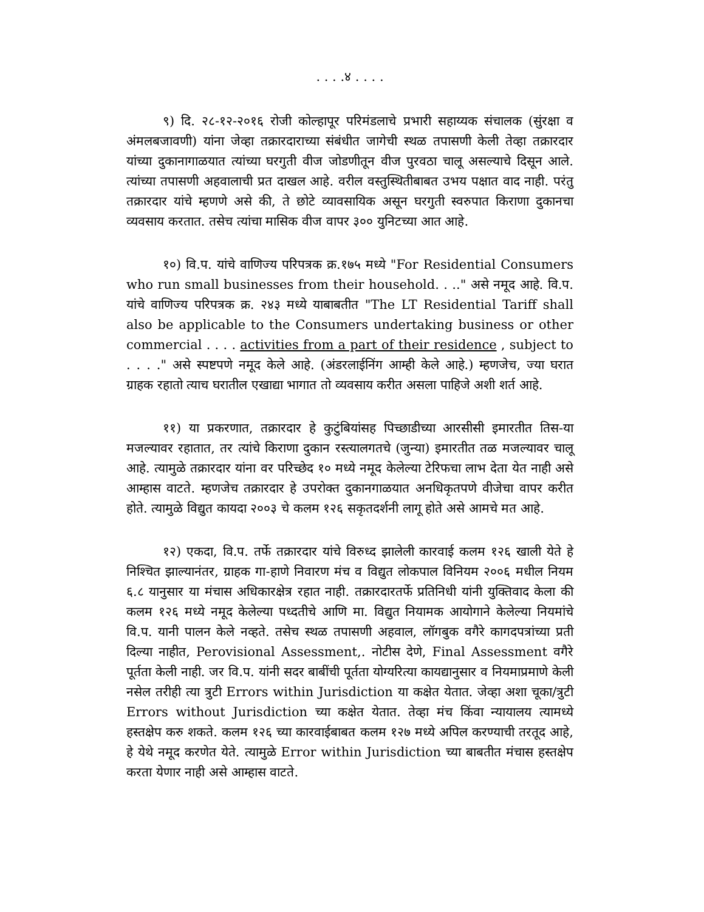. . . .४ . . . .
९) दि. २८-१२-२०१६ रोजी कोल्हापूर परिमंडलाचे प्रभारी सहाय्यक संचालक (सुंरक्षा व अंमलबजावणी) यांना जेव्हा तक्रारदाराच्या संबंधीत जागेची स्थळ तपासणी केली तेव्हा तक्रारदार यांच्या दुकानागाळयात त्यांच्या घरगुती वीज जोडणीतून वीज पुरवठा चालू असल्याचे दिसून आले. त्यांच्या तपासणी अहवालाची प्रत दाखल आहे. वरील वस्तुस्थितीबाबत उभय पक्षात वाद नाही. परंतु तक्रारदार यांचे म्हणणे असे की, ते छोटे व्यावसायिक असून घरगुती स्वरुपात किराणा दुकानचा व्यवसाय करतात. तसेच त्यांचा मासिक वीज वापर ३०० युनिटच्या आत आहे.
१०) वि.प. यांचे वाणिज्य परिपत्रक क्र.१७५ मध्ये "For Residential Consumers who run small businesses from their household. . .." असे नमूद आहे. वि.प. यांचे वाणिज्य परिपत्रक क्र. २४३ मध्ये याबाबतीत "The LT Residential Tariff shall also be applicable to the Consumers undertaking business or other commercial . . . . activities from a part of their residence , subject to . . . ." असे स्पष्टपणे नमूद केले आहे. (अंडरलाईनिंग आम्ही केले आहे.) म्हणजेच, ज्या घरात ग्राहक रहातो त्याच घरातील एखाद्या भागात तो व्यवसाय करीत असला पाहिजे अशी शर्त आहे.
११) या प्रकरणात, तक्रारदार हे कुटुंबियांसह पिच्छाडीच्या आरसीसी इमारतीत तिस-या मजल्यावर रहातात, तर त्यांचे किराणा दुकान रस्त्यालगतचे (जुन्या) इमारतीत तळ मजल्यावर चालू आहे. त्यामुळे तक्रारदार यांना वर परिच्छेद १० मध्ये नमूद केलेल्या टेरिफचा लाभ देता येत नाही असे आम्हास वाटते. म्हणजेच तक्रारदार हे उपरोक्त दुकानगाळयात अनधिकृतपणे वीजेचा वापर करीत होते. त्यामुळे विद्युत कायदा २००३ चे कलम १२६ सकृतदर्शनी लागू होते असे आमचे मत आहे.
१२) एकदा, वि.प. तर्फे तक्रारदार यांचे विरुध्द झालेली कारवाई कलम १२६ खाली येते हे निश्‍चित झाल्यानंतर, ग्राहक गा-हाणे निवारण मंच व विद्युत लोकपाल विनियम २००६ मधील नियम ६.८ यानुसार या मंचास अधिकारक्षेत्र रहात नाही. तक्रारदारतर्फे प्रतिनिधी यांनी युक्तिवाद केला की कलम १२६ मध्ये नमूद केलेल्या पध्दतीचे आणि मा. विद्युत नियामक आयोगाने केलेल्या नियमांचे वि.प. यानी पालन केले नव्हते. तसेच स्थळ तपासणी अहवाल, लॉगबुक वगैरे कागदपत्रांच्या प्रती दिल्या नाहीत, Perovisional Assessment,. नोटीस देणे, Final Assessment वगैरे पूर्तता केली नाही. जर वि.प. यांनी सदर बाबींची पूर्तता योग्यरित्या कायद्यानुसार व नियमाप्रमाणे केली नसेल तरीही त्या त्रुटी Errors within Jurisdiction या कक्षेत येतात. जेव्हा अशा चूका/त्रुटी Errors without Jurisdiction च्या कक्षेत येतात. तेव्हा मंच किंवा न्यायालय त्यामध्ये हस्तक्षेप करु शकते. कलम १२६ च्या कारवाईबाबत कलम १२७ मध्ये अपिल करण्याची तरतूद आहे, हे येथे नमूद करणेत येते. त्यामुळे Error within Jurisdiction च्या बाबतीत मंचास हस्तक्षेप करता येणार नाही असे आम्हास वाटते.